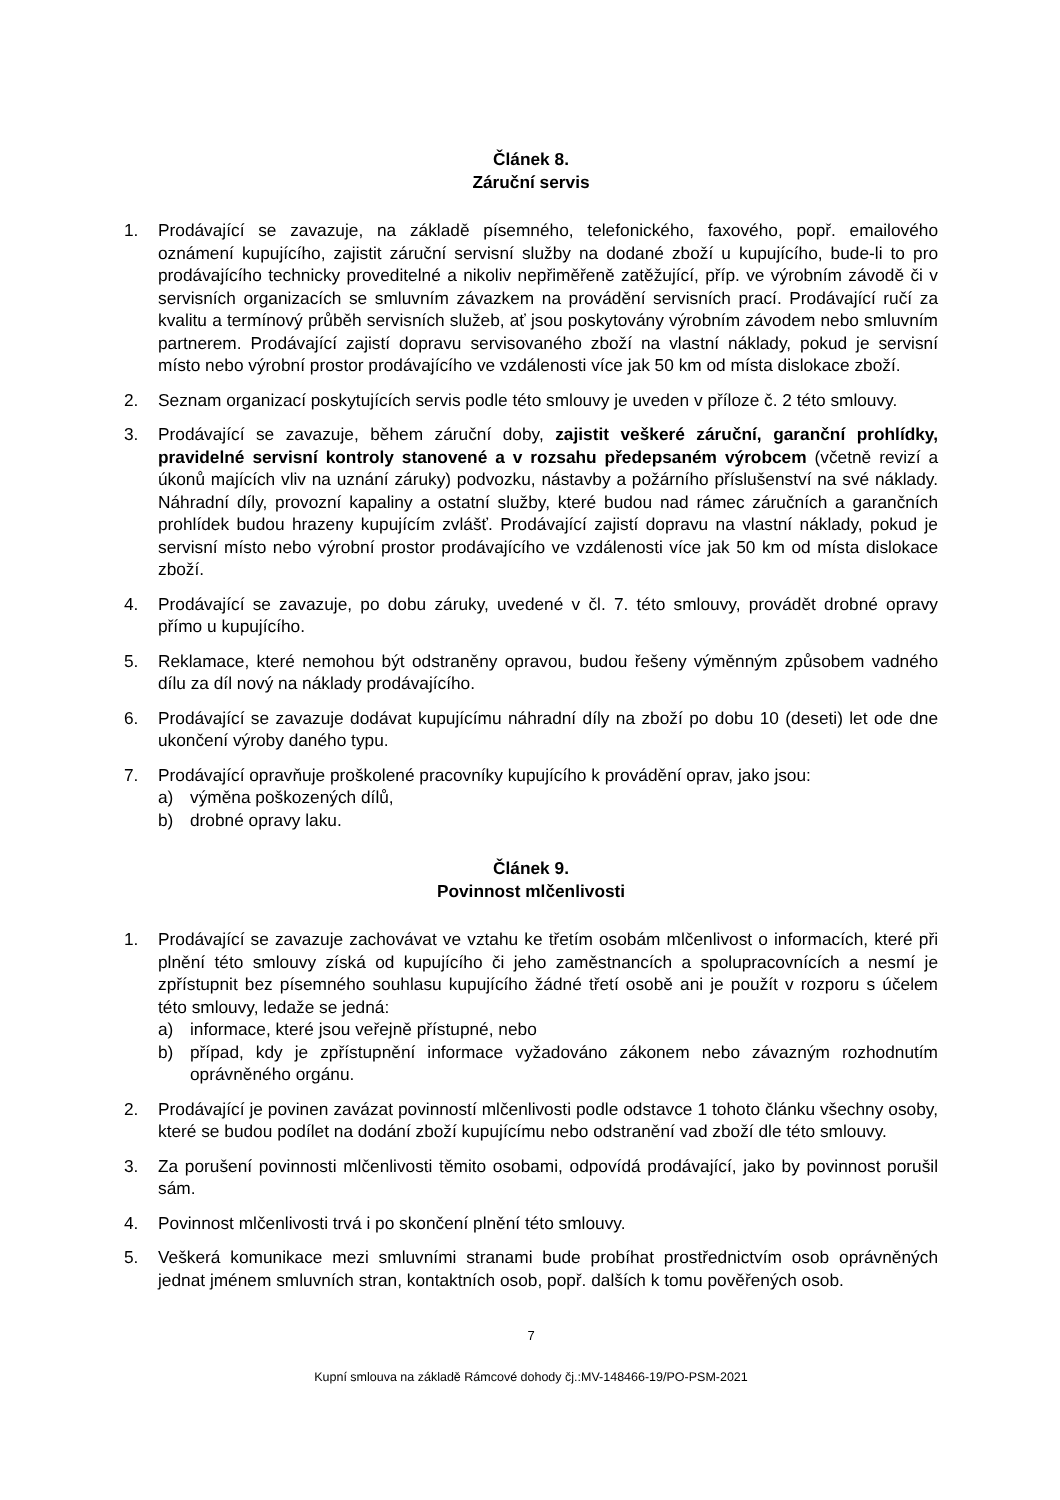Článek 8.
Záruční servis
1. Prodávající se zavazuje, na základě písemného, telefonického, faxového, popř. emailového oznámení kupujícího, zajistit záruční servisní služby na dodané zboží u kupujícího, bude-li to pro prodávajícího technicky proveditelné a nikoliv nepřiměřeně zatěžující, příp. ve výrobním závodě či v servisních organizacích se smluvním závazkem na provádění servisních prací. Prodávající ručí za kvalitu a termínový průběh servisních služeb, ať jsou poskytovány výrobním závodem nebo smluvním partnerem. Prodávající zajistí dopravu servisovaného zboží na vlastní náklady, pokud je servisní místo nebo výrobní prostor prodávajícího ve vzdálenosti více jak 50 km od místa dislokace zboží.
2. Seznam organizací poskytujících servis podle této smlouvy je uveden v příloze č. 2 této smlouvy.
3. Prodávající se zavazuje, během záruční doby, zajistit veškeré záruční, garanční prohlídky, pravidelné servisní kontroly stanovené a v rozsahu předepsaném výrobcem (včetně revizí a úkonů majících vliv na uznání záruky) podvozku, nástavby a požárního příslušenství na své náklady. Náhradní díly, provozní kapaliny a ostatní služby, které budou nad rámec záručních a garančních prohlídek budou hrazeny kupujícím zvlášť. Prodávající zajistí dopravu na vlastní náklady, pokud je servisní místo nebo výrobní prostor prodávajícího ve vzdálenosti více jak 50 km od místa dislokace zboží.
4. Prodávající se zavazuje, po dobu záruky, uvedené v čl. 7. této smlouvy, provádět drobné opravy přímo u kupujícího.
5. Reklamace, které nemohou být odstraněny opravou, budou řešeny výměnným způsobem vadného dílu za díl nový na náklady prodávajícího.
6. Prodávající se zavazuje dodávat kupujícímu náhradní díly na zboží po dobu 10 (deseti) let ode dne ukončení výroby daného typu.
7. Prodávající opravňuje proškolené pracovníky kupujícího k provádění oprav, jako jsou:
a) výměna poškozených dílů,
b) drobné opravy laku.
Článek 9.
Povinnost mlčenlivosti
1. Prodávající se zavazuje zachovávat ve vztahu ke třetím osobám mlčenlivost o informacích, které při plnění této smlouvy získá od kupujícího či jeho zaměstnancích a spolupracovnících a nesmí je zpřístupnit bez písemného souhlasu kupujícího žádné třetí osobě ani je použít v rozporu s účelem této smlouvy, ledaže se jedná:
a) informace, které jsou veřejně přístupné, nebo
b) případ, kdy je zpřístupnění informace vyžadováno zákonem nebo závazným rozhodnutím oprávněného orgánu.
2. Prodávající je povinen zavázat povinností mlčenlivosti podle odstavce 1 tohoto článku všechny osoby, které se budou podílet na dodání zboží kupujícímu nebo odstranění vad zboží dle této smlouvy.
3. Za porušení povinnosti mlčenlivosti těmito osobami, odpovídá prodávající, jako by povinnost porušil sám.
4. Povinnost mlčenlivosti trvá i po skončení plnění této smlouvy.
5. Veškerá komunikace mezi smluvními stranami bude probíhat prostřednictvím osob oprávněných jednat jménem smluvních stran, kontaktních osob, popř. dalších k tomu pověřených osob.
7
Kupní smlouva na základě Rámcové dohody čj.:MV-148466-19/PO-PSM-2021